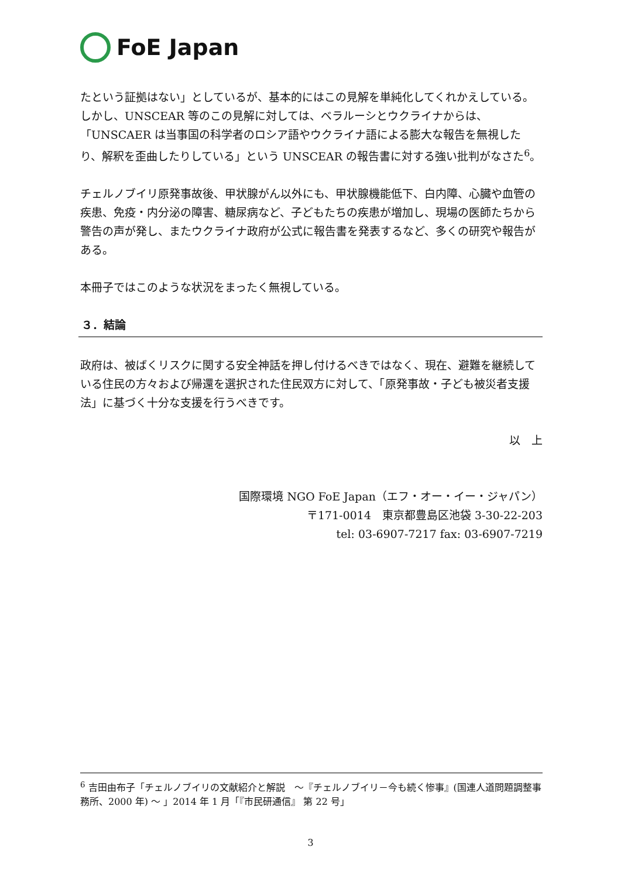FoE Japan
たという証拠はない」としているが、基本的にはこの見解を単純化してくれかえしている。
しかし、UNSCEAR 等のこの見解に対しては、ベラルーシとウクライナからは、「UNSCAER は当事国の科学者のロシア語やウクライナ語による膨大な報告を無視したり、解釈を歪曲したりしている」という UNSCEAR の報告書に対する強い批判がなさた<sup>6</sup>。
チェルノブイリ原発事故後、甲状腺がん以外にも、甲状腺機能低下、白内障、心臓や血管の疾患、免疫・内分泌の障害、糖尿病など、子どもたちの疾患が増加し、現場の医師たちから警告の声が発し、またウクライナ政府が公式に報告書を発表するなど、多くの研究や報告がある。
本冊子ではこのような状況をまったく無視している。
３．結論
政府は、被ばくリスクに関する安全神話を押し付けるべきではなく、現在、避難を継続している住民の方々および帰還を選択された住民双方に対して、「原発事故・子ども被災者支援法」に基づく十分な支援を行うべきです。
以　上
国際環境 NGO FoE Japan（エフ・オー・イー・ジャパン）
〒171-0014　東京都豊島区池袋 3-30-22-203
tel: 03-6907-7217 fax: 03-6907-7219
<sup>6</sup> 吉田由布子「チェルノブイリの文献紹介と解説　～『チェルノブイリ－今も続く惨事』(国連人道問題調整事務所、2000 年) ～ 」2014 年 1 月「『市民研通信』 第 22 号」
3